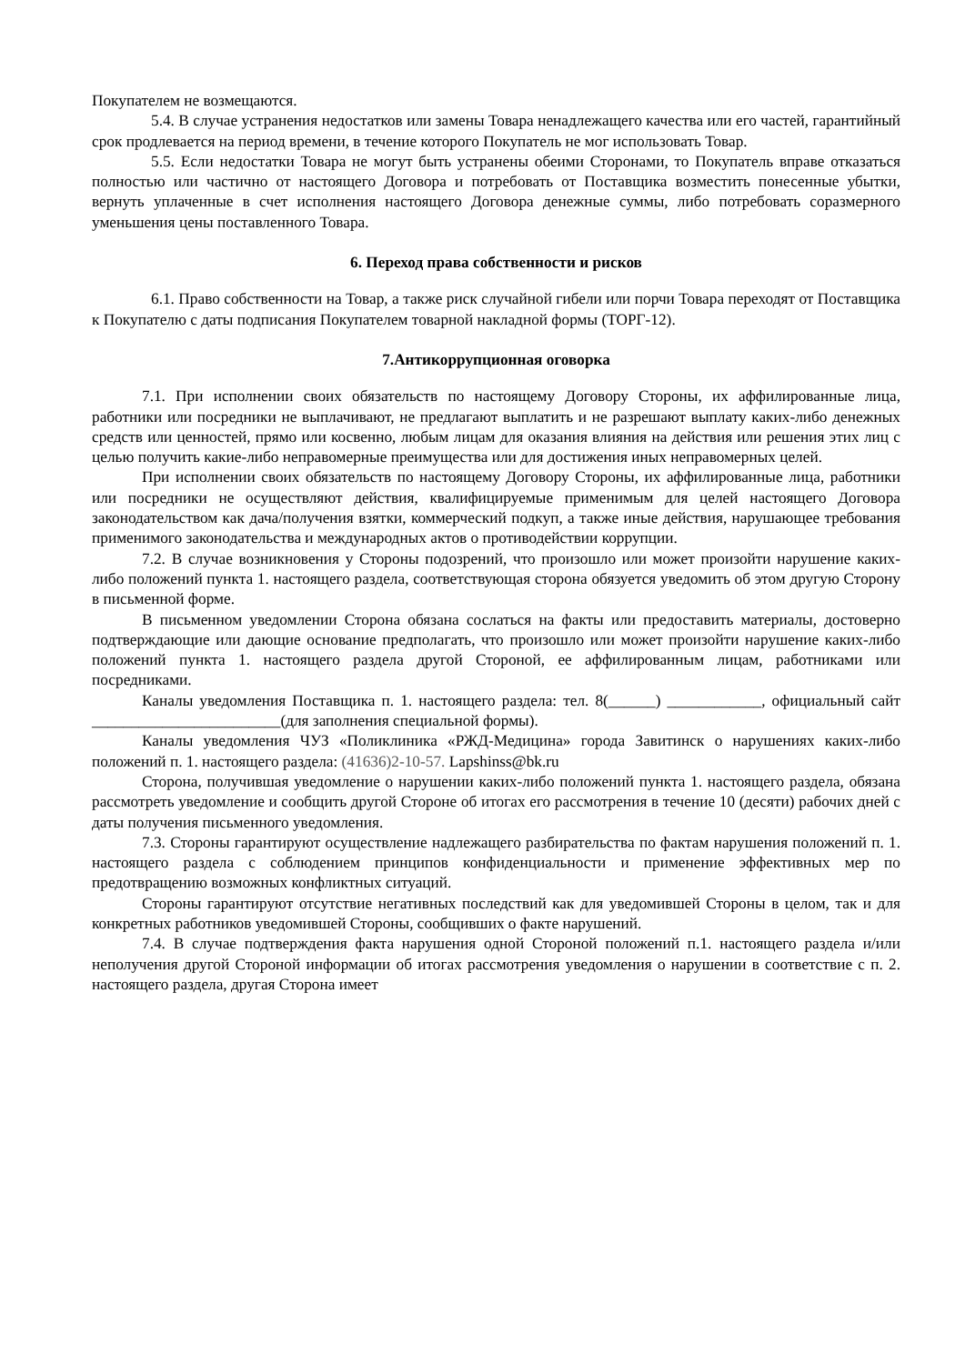Покупателем не возмещаются.
5.4. В случае устранения недостатков или замены Товара ненадлежащего качества или его частей, гарантийный срок продлевается на период времени, в течение которого Покупатель не мог использовать Товар.
5.5. Если недостатки Товара не могут быть устранены обеими Сторонами, то Покупатель вправе отказаться полностью или частично от настоящего Договора и потребовать от Поставщика возместить понесенные убытки, вернуть уплаченные в счет исполнения настоящего Договора денежные суммы, либо потребовать соразмерного уменьшения цены поставленного Товара.
6. Переход права собственности и рисков
6.1. Право собственности на Товар, а также риск случайной гибели или порчи Товара переходят от Поставщика к Покупателю с даты подписания Покупателем товарной накладной формы (ТОРГ-12).
7.Антикоррупционная оговорка
7.1. При исполнении своих обязательств по настоящему Договору Стороны, их аффилированные лица, работники или посредники не выплачивают, не предлагают выплатить и не разрешают выплату каких-либо денежных средств или ценностей, прямо или косвенно, любым лицам для оказания влияния на действия или решения этих лиц с целью получить какие-либо неправомерные преимущества или для достижения иных неправомерных целей.
При исполнении своих обязательств по настоящему Договору Стороны, их аффилированные лица, работники или посредники не осуществляют действия, квалифицируемые применимым для целей настоящего Договора законодательством как дача/получения взятки, коммерческий подкуп, а также иные действия, нарушающее требования применимого законодательства и международных актов о противодействии коррупции.
7.2. В случае возникновения у Стороны подозрений, что произошло или может произойти нарушение каких-либо положений пункта 1. настоящего раздела, соответствующая сторона обязуется уведомить об этом другую Сторону в письменной форме.
В письменном уведомлении Сторона обязана сослаться на факты или предоставить материалы, достоверно подтверждающие или дающие основание предполагать, что произошло или может произойти нарушение каких-либо положений пункта 1. настоящего раздела другой Стороной, ее аффилированным лицам, работниками или посредниками.
Каналы уведомления Поставщика п. 1. настоящего раздела: тел. 8(______) ____________, официальный сайт ________________________(для заполнения специальной формы).
Каналы уведомления ЧУЗ «Поликлиника «РЖД-Медицина» города Завитинск о нарушениях каких-либо положений п. 1. настоящего раздела: (41636)2-10-57. Lapshinss@bk.ru
Сторона, получившая уведомление о нарушении каких-либо положений пункта 1. настоящего раздела, обязана рассмотреть уведомление и сообщить другой Стороне об итогах его рассмотрения в течение 10 (десяти) рабочих дней с даты получения письменного уведомления.
7.3. Стороны гарантируют осуществление надлежащего разбирательства по фактам нарушения положений п. 1. настоящего раздела с соблюдением принципов конфиденциальности и применение эффективных мер по предотвращению возможных конфликтных ситуаций.
Стороны гарантируют отсутствие негативных последствий как для уведомившей Стороны в целом, так и для конкретных работников уведомившей Стороны, сообщивших о факте нарушений.
7.4. В случае подтверждения факта нарушения одной Стороной положений п.1. настоящего раздела и/или неполучения другой Стороной информации об итогах рассмотрения уведомления о нарушении в соответствие с п. 2. настоящего раздела, другая Сторона имеет